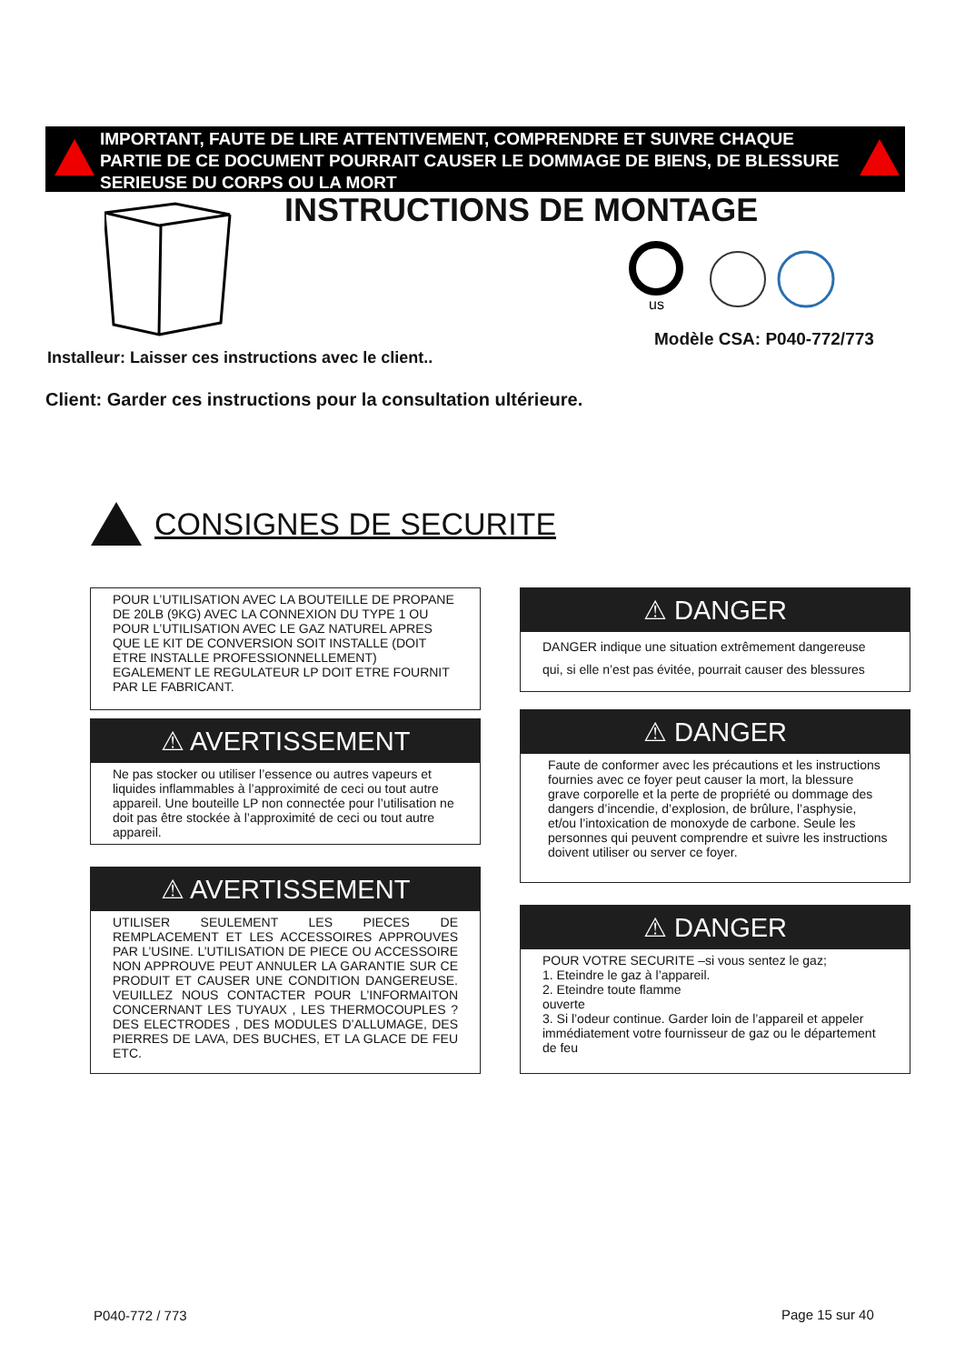IMPORTANT, FAUTE DE LIRE ATTENTIVEMENT, COMPRENDRE ET SUIVRE CHAQUE PARTIE DE CE DOCUMENT POURRAIT CAUSER LE DOMMAGE DE BIENS, DE BLESSURE SERIEUSE DU CORPS OU LA MORT
INSTRUCTIONS DE MONTAGE
us
Modèle CSA: P040-772/773
Installeur: Laisser ces instructions avec le client..
Client: Garder ces instructions pour la consultation ultérieure.
CONSIGNES DE SECURITE
POUR L’UTILISATION AVEC LA BOUTEILLE DE PROPANE DE 20LB (9KG) AVEC LA CONNEXION DU TYPE 1 OU POUR L’UTILISATION AVEC LE GAZ NATUREL APRES QUE LE KIT DE CONVERSION SOIT INSTALLE (DOIT ETRE INSTALLE PROFESSIONNELLEMENT) EGALEMENT LE REGULATEUR LP DOIT ETRE FOURNIT PAR LE FABRICANT.
⚠ AVERTISSEMENT
Ne pas stocker ou utiliser l’essence ou autres vapeurs et liquides inflammables à l’approximité de ceci ou tout autre appareil. Une bouteille LP non connectée pour l’utilisation ne doit pas être stockée à l’approximité de ceci ou tout autre appareil.
⚠ AVERTISSEMENT
UTILISER SEULEMENT LES PIECES DE REMPLACEMENT ET LES ACCESSOIRES APPROUVES PAR L’USINE. L’UTILISATION DE PIECE OU ACCESSOIRE NON APPROUVE PEUT ANNULER LA GARANTIE SUR CE PRODUIT ET CAUSER UNE CONDITION DANGEREUSE. VEUILLEZ NOUS CONTACTER POUR L’INFORMAITON CONCERNANT LES TUYAUX , LES THERMOCOUPLES ? DES ELECTRODES , DES MODULES D’ALLUMAGE, DES PIERRES DE LAVA, DES BUCHES, ET LA GLACE DE FEU ETC.
⚠ DANGER
DANGER indique une situation extrêmement dangereuse qui, si elle n’est pas évitée, pourrait causer des blessures
⚠ DANGER
Faute de conformer avec les précautions et les instructions fournies avec ce foyer peut causer la mort, la blessure grave corporelle et la perte de propriété ou dommage des dangers d’incendie, d’explosion, de brûlure, l’asphysie, et/ou l’intoxication de monoxyde de carbone. Seule les personnes qui peuvent comprendre et suivre les instructions doivent utiliser ou server ce foyer.
⚠ DANGER
POUR VOTRE SECURITE –si vous sentez le gaz;
1. Eteindre le gaz à l’appareil.
2. Eteindre toute flamme
ouverte
3. Si l’odeur continue. Garder loin de l’appareil et appeler immédiatement votre fournisseur de gaz ou le département de feu
P040-772 / 773 Page 15 sur 40